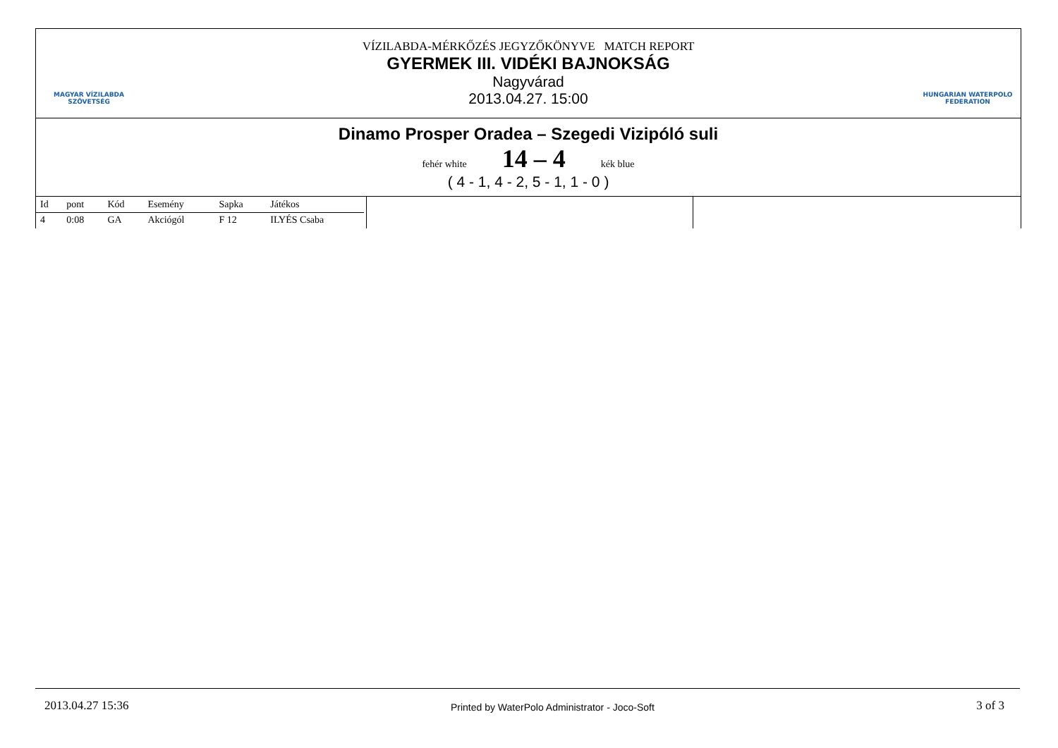MAGYAR VÍZILABDA
SZÖVETSÉG
VÍZILABDA-MÉRKŐZÉS JEGYZŐKÖNYVE MATCH REPORT
GYERMEK III. VIDÉKI BAJNOKSÁG
Nagyvárad
2013.04.27. 15:00
HUNGARIAN WATERPOLO
FEDERATION
Dinamo Prosper Oradea – Szegedi Vizipóló suli
fehér white 14 – 4 kék blue
( 4 - 1, 4 - 2, 5 - 1, 1 - 0 )
| Id | pont | Kód | Esemény | Sapka | Játékos |
| --- | --- | --- | --- | --- | --- |
| 4 | 0:08 | GA | Akciógól | F 12 | ILYÉS Csaba |
2013.04.27 15:36 Printed by WaterPolo Administrator - Joco-Soft 3 of 3